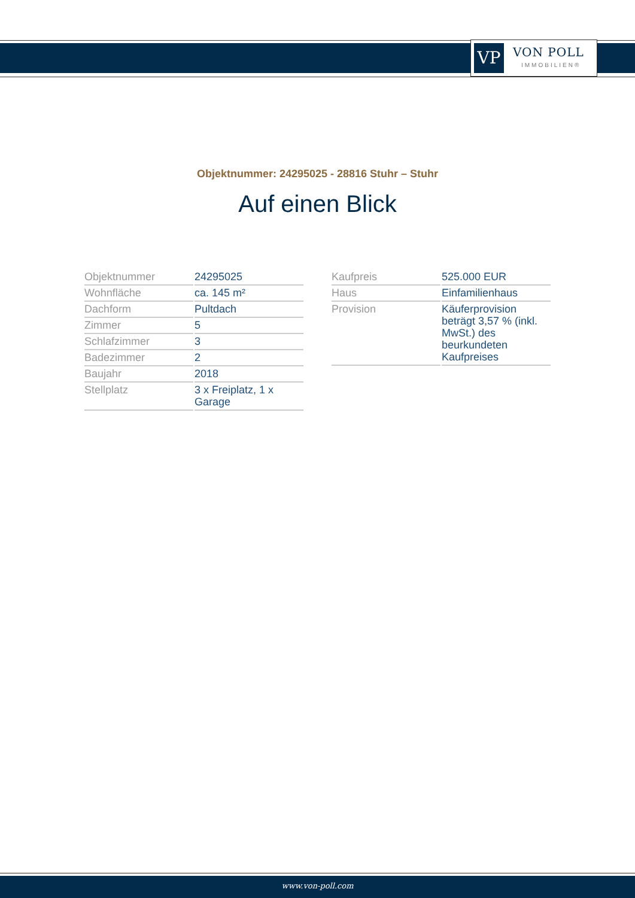VP VON POLL
IMMOBILIEN®
Objektnummer: 24295025 - 28816 Stuhr – Stuhr
Auf einen Blick
| Objektnummer | 24295025 |
| Wohnfläche | ca. 145 m² |
| Dachform | Pultdach |
| Zimmer | 5 |
| Schlafzimmer | 3 |
| Badezimmer | 2 |
| Baujahr | 2018 |
| Stellplatz | 3 x Freiplatz, 1 x Garage |
| Kaufpreis | 525.000 EUR |
| Haus | Einfamilienhaus |
| Provision | Käuferprovision beträgt 3,57 % (inkl. MwSt.) des beurkundeten Kaufpreises |
www.von-poll.com